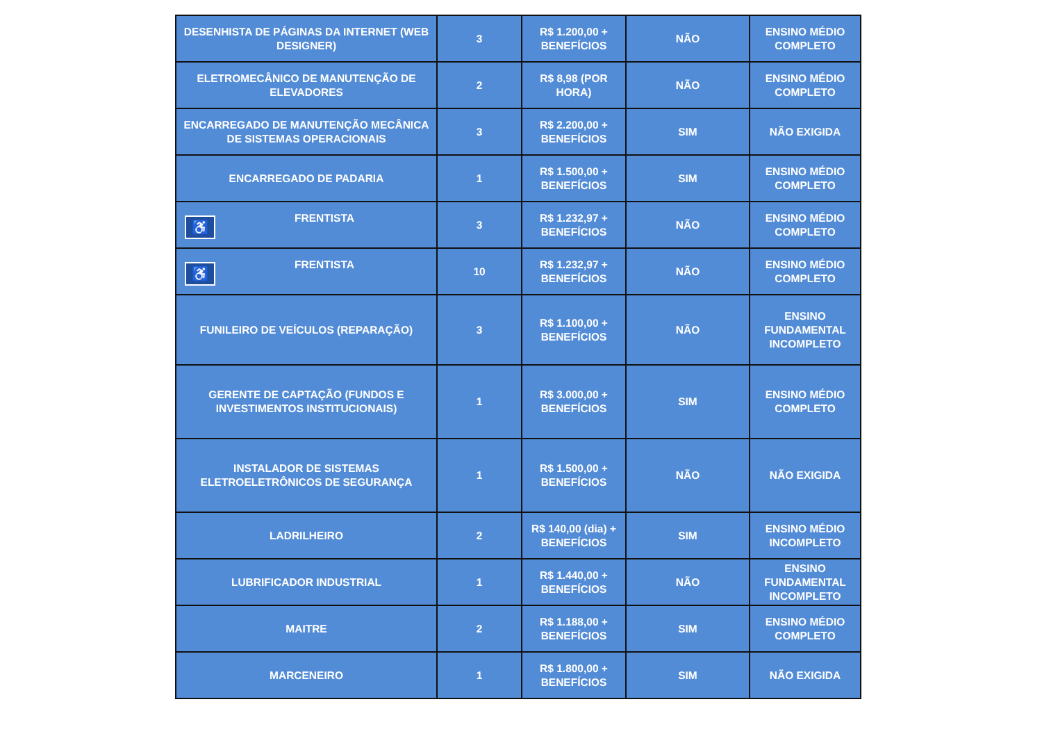| DESENHISTA DE PÁGINAS DA INTERNET (WEB DESIGNER) | 3 | R$ 1.200,00 + BENEFÍCIOS | NÃO | ENSINO MÉDIO COMPLETO |
| ELETROMECÂNICO DE MANUTENÇÃO DE ELEVADORES | 2 | R$ 8,98 (POR HORA) | NÃO | ENSINO MÉDIO COMPLETO |
| ENCARREGADO DE MANUTENÇÃO MECÂNICA DE SISTEMAS OPERACIONAIS | 3 | R$ 2.200,00 + BENEFÍCIOS | SIM | NÃO EXIGIDA |
| ENCARREGADO DE PADARIA | 1 | R$ 1.500,00 + BENEFÍCIOS | SIM | ENSINO MÉDIO COMPLETO |
| ♿ FRENTISTA | 3 | R$ 1.232,97 + BENEFÍCIOS | NÃO | ENSINO MÉDIO COMPLETO |
| ♿ FRENTISTA | 10 | R$ 1.232,97 + BENEFÍCIOS | NÃO | ENSINO MÉDIO COMPLETO |
| FUNILEIRO DE VEÍCULOS (REPARAÇÃO) | 3 | R$ 1.100,00 + BENEFÍCIOS | NÃO | ENSINO FUNDAMENTAL INCOMPLETO |
| GERENTE DE CAPTAÇÃO (FUNDOS E INVESTIMENTOS INSTITUCIONAIS) | 1 | R$ 3.000,00 + BENEFÍCIOS | SIM | ENSINO MÉDIO COMPLETO |
| INSTALADOR DE SISTEMAS ELETROELETRÔNICOS DE SEGURANÇA | 1 | R$ 1.500,00 + BENEFÍCIOS | NÃO | NÃO EXIGIDA |
| LADRILHEIRO | 2 | R$ 140,00 (dia) + BENEFÍCIOS | SIM | ENSINO MÉDIO INCOMPLETO |
| LUBRIFICADOR INDUSTRIAL | 1 | R$ 1.440,00 + BENEFÍCIOS | NÃO | ENSINO FUNDAMENTAL INCOMPLETO |
| MAITRE | 2 | R$ 1.188,00 + BENEFÍCIOS | SIM | ENSINO MÉDIO COMPLETO |
| MARCENEIRO | 1 | R$ 1.800,00 + BENEFÍCIOS | SIM | NÃO EXIGIDA |